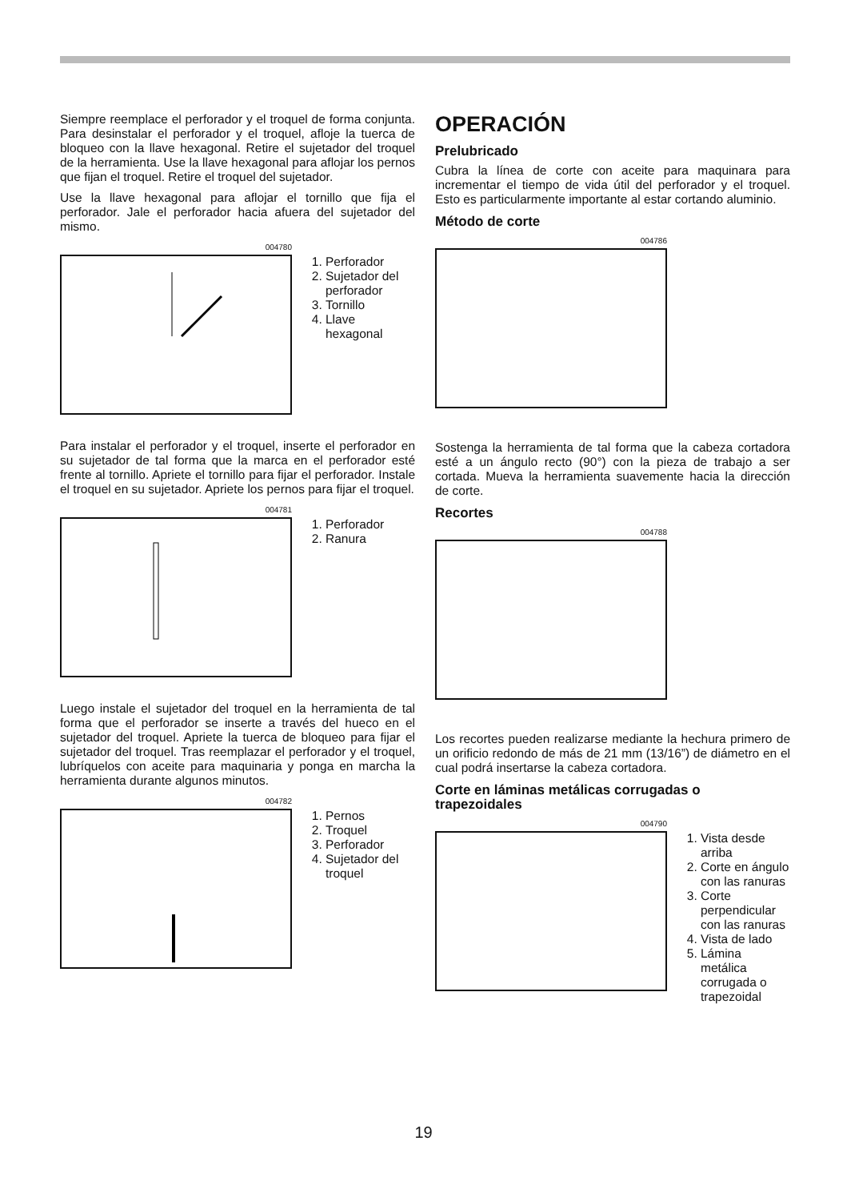Siempre reemplace el perforador y el troquel de forma conjunta. Para desinstalar el perforador y el troquel, afloje la tuerca de bloqueo con la llave hexagonal. Retire el sujetador del troquel de la herramienta. Use la llave hexagonal para aflojar los pernos que fijan el troquel. Retire el troquel del sujetador.
Use la llave hexagonal para aflojar el tornillo que fija el perforador. Jale el perforador hacia afuera del sujetador del mismo.
004780
1. Perforador
2. Sujetador del perforador
3. Tornillo
4. Llave hexagonal
Para instalar el perforador y el troquel, inserte el perforador en su sujetador de tal forma que la marca en el perforador esté frente al tornillo. Apriete el tornillo para fijar el perforador. Instale el troquel en su sujetador. Apriete los pernos para fijar el troquel.
004781
1. Perforador
2. Ranura
Luego instale el sujetador del troquel en la herramienta de tal forma que el perforador se inserte a través del hueco en el sujetador del troquel. Apriete la tuerca de bloqueo para fijar el sujetador del troquel. Tras reemplazar el perforador y el troquel, lubríquelos con aceite para maquinaria y ponga en marcha la herramienta durante algunos minutos.
004782
1. Pernos
2. Troquel
3. Perforador
4. Sujetador del troquel
OPERACIÓN
Prelubricado
Cubra la línea de corte con aceite para maquinara para incrementar el tiempo de vida útil del perforador y el troquel. Esto es particularmente importante al estar cortando aluminio.
Método de corte
004786
Sostenga la herramienta de tal forma que la cabeza cortadora esté a un ángulo recto (90°) con la pieza de trabajo a ser cortada. Mueva la herramienta suavemente hacia la dirección de corte.
Recortes
004788
Los recortes pueden realizarse mediante la hechura primero de un orificio redondo de más de 21 mm (13/16”) de diámetro en el cual podrá insertarse la cabeza cortadora.
Corte en láminas metálicas corrugadas o trapezoidales
004790
1. Vista desde arriba
2. Corte en ángulo con las ranuras
3. Corte perpendicular con las ranuras
4. Vista de lado
5. Lámina metálica corrugada o trapezoidal
19